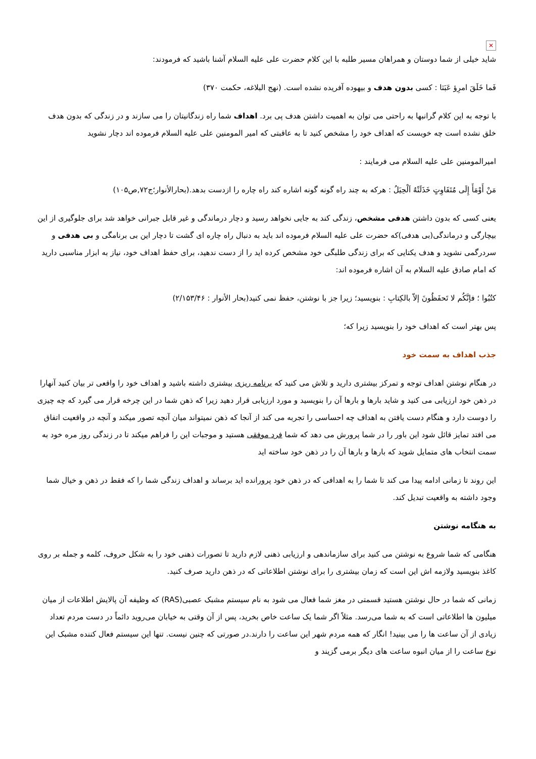✕
شاید خیلی از شما دوستان و همراهان مسیر طلبه با این کلام حضرت علی علیه السلام آشنا باشید که فرمودند:
فَما خَلَقَ امرِؤ عَبَثا : کسی بدون هدف و بیهوده آفریده نشده است. (نهج البلاغه، حکمت ۳۷۰)
با توجه به این کلام گرانبها به راحتی می توان به اهمیت داشتن هدف پی برد. اهداف شما راه زندگانیتان را می سازند و در زندگی که بدون هدف خلق نشده است چه خوبست که اهداف خود را مشخص کنید تا به عاقبتی که امیر المومنین علی علیه السلام فرموده اند دچار نشوید
امیرالمومنین علی علیه السلام می فرمایند :
مَنْ أَوْمَأَ إِلَی مُتَفَاوِتٍ خَذَلَتْهُ اَلْحِیَلُ : هرکه به چند راه گونه گونه اشاره کند راه چاره را ازدست بدهد.(بحارالأنوار؛ج۷۲,ص۱۰۵)
یعنی کسی که بدون داشتن هدفی مشخص، زندگی کند به جایی نخواهد رسید و دچار درماندگی و غیر قابل جبرانی خواهد شد برای جلوگیری از این بیچارگی و درماندگی(بی هدفی)که حضرت علی علیه السلام فرموده اند باید به دنبال راه چاره ای گشت تا دچار این بی برنامگی و بی هدفی و سردرگمی نشوید و هدف یکتایی که برای زندگی طلبگی خود مشخص کرده اید را از دست ندهید، برای حفظ اهداف خود، نیاز به ابزار مناسبی دارید که امام صادق علیه السلام به آن اشاره فرموده اند:
کتُبُوا ؛ فإنَّکُم لا تَحفَظُونَ إلاّ بالکِتابِ : بنویسید؛ زیرا جز با نوشتن، حفظ نمی کنید(بحار الأنوار : ۲/۱۵۳/۴۶)
پس بهتر است که اهداف خود را بنویسید زیرا که؛
جذب اهداف به سمت خود
در هنگام نوشتن اهداف توجه و تمرکز بیشتری دارید و تلاش می کنید که برنامه ریزی بیشتری داشته باشید و اهداف خود را واقعی تر بیان کنید آنهارا در ذهن خود ارزیابی می کنید و شاید بارها و بارها آن را بنویسید و مورد ارزیابی قرار دهید زیرا که ذهن شما در این چرخه قرار می گیرد که چه چیزی را دوست دارد و هنگام دست یافتن به اهداف چه احساسی را تجربه می کند از آنجا که ذهن نمیتواند میان آنچه تصور میکند و آنچه در واقعیت اتفاق می افتد تمایز قائل شود این باور را در شما پرورش می دهد که شما فرد موفقی هستید و موجبات این را فراهم میکند تا در زندگی روز مره خود به سمت انتخاب های متمایل شوید که بارها و بارها آن را در ذهن خود ساخته اید
این روند تا زمانی ادامه پیدا می کند تا شما را به اهدافی که در ذهن خود پرورانده اید برساند و اهداف زندگی شما را که فقط در ذهن و خیال شما وجود داشته به واقعیت تبدیل کند.
به هنگامه نوشتن
هنگامی که شما شروع به نوشتن می کنید برای سازماندهی و ارزیابی ذهنی لازم دارید تا تصورات ذهنی خود را به شکل حروف، کلمه و جمله بر روی کاغذ بنویسید ولازمه اش این است که زمان بیشتری را برای نوشتن اطلاعاتی که در ذهن دارید صرف کنید.
زمانی که شما در حال نوشتن هستید قسمتی در مغز شما فعال می شود به نام سیستم مشبک عصبی(RAS) که وظیفه آن پالایش اطلاعات از میان میلیون ها اطلاعاتی است که به شما می‌رسد. مثلاً اگر شما یک ساعت خاص بخرید، پس از آن وقتی به خیابان می‌روید دائماً در دست مردم تعداد زیادی از آن ساعت ها را می بینید! انگار که همه مردم شهر این ساعت را دارند.در صورتی که چنین نیست. تنها این سیستم فعال کننده مشبک این نوع ساعت را از میان انبوه ساعت های دیگر برمی گزیند و